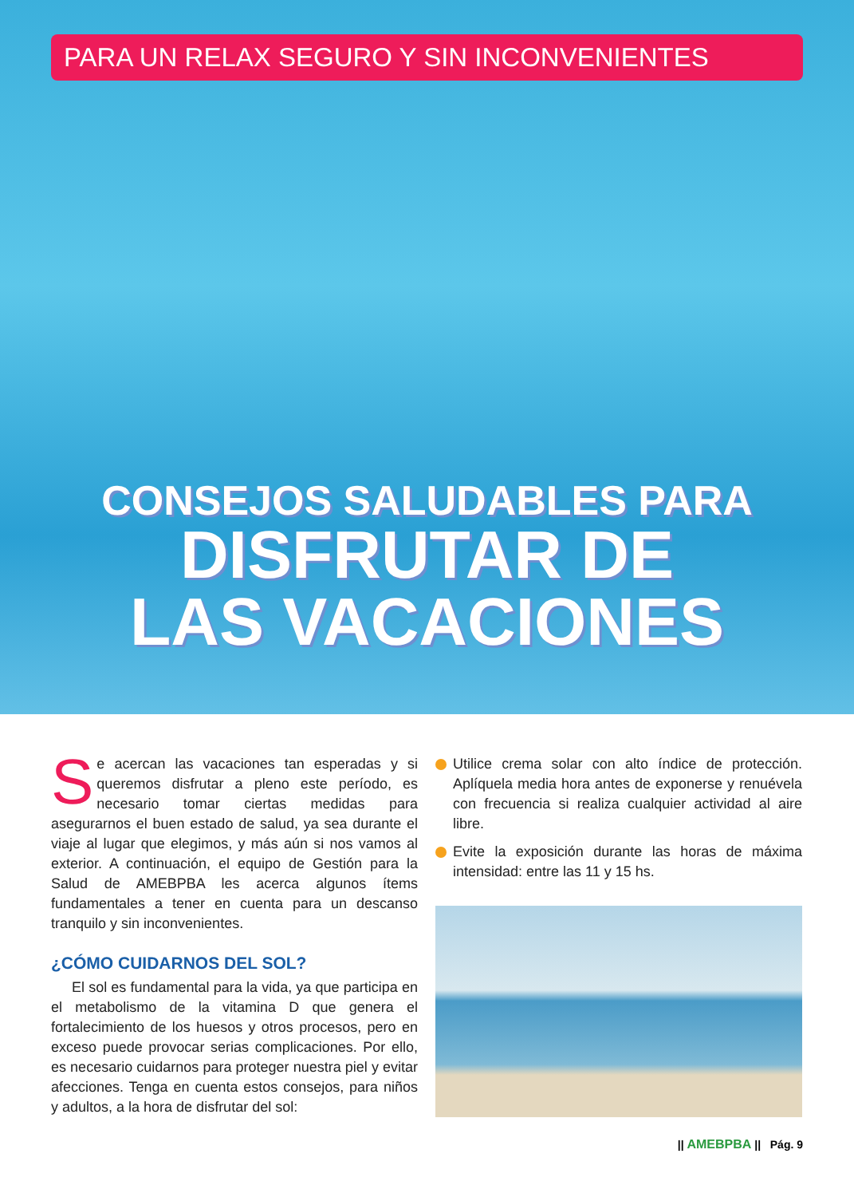PARA UN RELAX SEGURO Y SIN INCONVENIENTES
CONSEJOS SALUDABLES PARA
DISFRUTAR DE
LAS VACACIONES
Se acercan las vacaciones tan esperadas y si queremos disfrutar a pleno este período, es necesario tomar ciertas medidas para asegurarnos el buen estado de salud, ya sea durante el viaje al lugar que elegimos, y más aún si nos vamos al exterior. A continuación, el equipo de Gestión para la Salud de AMEBPBA les acerca algunos ítems fundamentales a tener en cuenta para un descanso tranquilo y sin inconvenientes.
¿CÓMO CUIDARNOS DEL SOL?
El sol es fundamental para la vida, ya que participa en el metabolismo de la vitamina D que genera el fortalecimiento de los huesos y otros procesos, pero en exceso puede provocar serias complicaciones. Por ello, es necesario cuidarnos para proteger nuestra piel y evitar afecciones. Tenga en cuenta estos consejos, para niños y adultos, a la hora de disfrutar del sol:
Utilice crema solar con alto índice de protección. Aplíquela media hora antes de exponerse y renuévela con frecuencia si realiza cualquier actividad al aire libre.
Evite la exposición durante las horas de máxima intensidad: entre las 11 y 15 hs.
|| AMEBPBA || Pág. 9